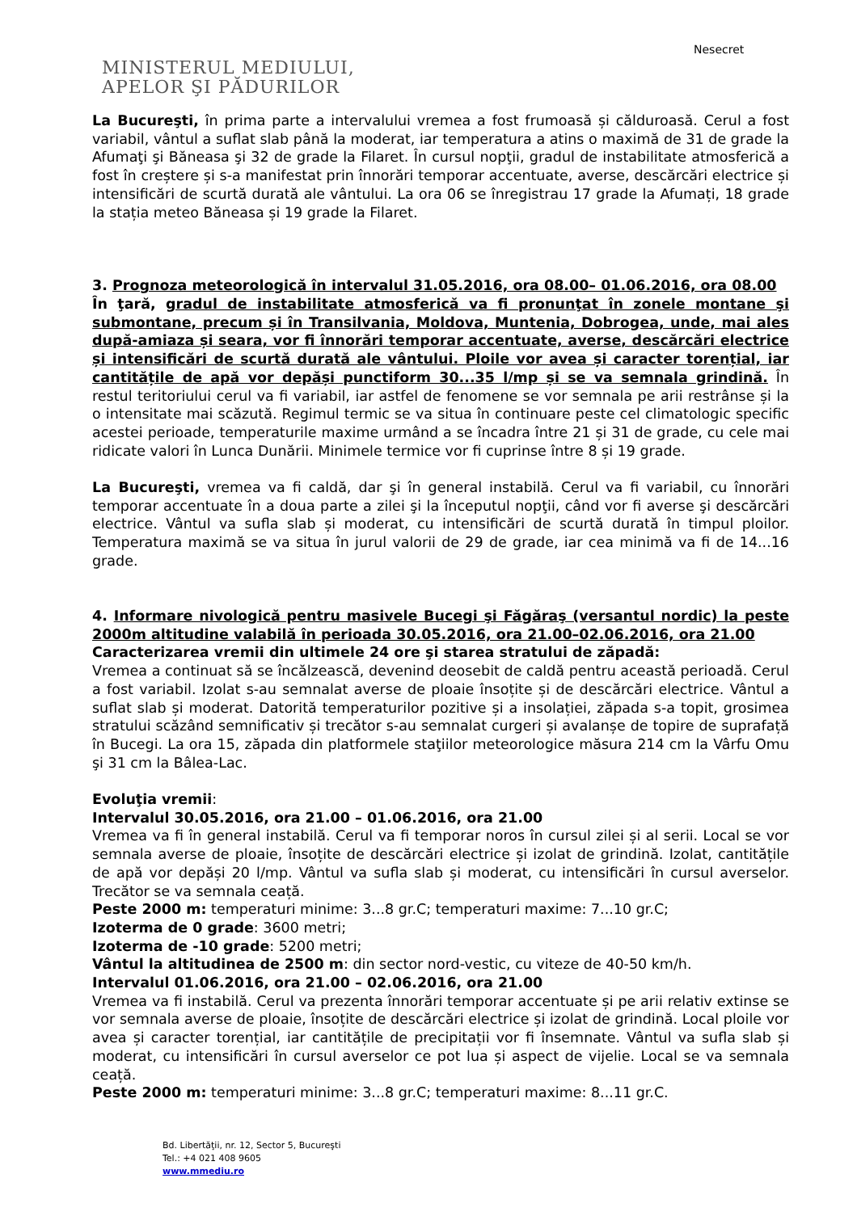Nesecret
MINISTERUL MEDIULUI,
APELOR ŞI PĂDURILOR
La Bucureşti, în prima parte a intervalului vremea a fost frumoasă și călduroasă. Cerul a fost variabil, vântul a suflat slab până la moderat, iar temperatura a atins o maximă de 31 de grade la Afumaţi şi Băneasa şi 32 de grade la Filaret. În cursul nopţii, gradul de instabilitate atmosferică a fost în creștere și s-a manifestat prin înnorări temporar accentuate, averse, descărcări electrice și intensificări de scurtă durată ale vântului. La ora 06 se înregistrau 17 grade la Afumați, 18 grade la stația meteo Băneasa și 19 grade la Filaret.
3. Prognoza meteorologică în intervalul 31.05.2016, ora 08.00– 01.06.2016, ora 08.00
În ţară, gradul de instabilitate atmosferică va fi pronunţat în zonele montane şi submontane, precum și în Transilvania, Moldova, Muntenia, Dobrogea, unde, mai ales după-amiaza și seara, vor fi înnorări temporar accentuate, averse, descărcări electrice și intensificări de scurtă durată ale vântului. Ploile vor avea și caracter torențial, iar cantitățile de apă vor depăși punctiform 30...35 l/mp și se va semnala grindină. În restul teritoriului cerul va fi variabil, iar astfel de fenomene se vor semnala pe arii restrânse și la o intensitate mai scăzută. Regimul termic se va situa în continuare peste cel climatologic specific acestei perioade, temperaturile maxime urmând a se încadra între 21 și 31 de grade, cu cele mai ridicate valori în Lunca Dunării. Minimele termice vor fi cuprinse între 8 și 19 grade.
La Bucureşti, vremea va fi caldă, dar şi în general instabilă. Cerul va fi variabil, cu înnorări temporar accentuate în a doua parte a zilei şi la începutul nopţii, când vor fi averse şi descărcări electrice. Vântul va sufla slab și moderat, cu intensificări de scurtă durată în timpul ploilor. Temperatura maximă se va situa în jurul valorii de 29 de grade, iar cea minimă va fi de 14...16 grade.
4. Informare nivologică pentru masivele Bucegi şi Făgăraş (versantul nordic) la peste 2000m altitudine valabilă în perioada 30.05.2016, ora 21.00–02.06.2016, ora 21.00
Caracterizarea vremii din ultimele 24 ore şi starea stratului de zăpadă:
Vremea a continuat să se încălzească, devenind deosebit de caldă pentru această perioadă. Cerul a fost variabil. Izolat s-au semnalat averse de ploaie însoțite și de descărcări electrice. Vântul a suflat slab și moderat. Datorită temperaturilor pozitive și a insolației, zăpada s-a topit, grosimea stratului scăzând semnificativ și trecător s-au semnalat curgeri și avalanșe de topire de suprafață în Bucegi. La ora 15, zăpada din platformele staţiilor meteorologice măsura 214 cm la Vârfu Omu şi 31 cm la Bâlea-Lac.
Evoluţia vremii:
Intervalul 30.05.2016, ora 21.00 – 01.06.2016, ora 21.00
Vremea va fi în general instabilă. Cerul va fi temporar noros în cursul zilei și al serii. Local se vor semnala averse de ploaie, însoțite de descărcări electrice și izolat de grindină. Izolat, cantitățile de apă vor depăși 20 l/mp. Vântul va sufla slab și moderat, cu intensificări în cursul averselor. Trecător se va semnala ceață.
Peste 2000 m: temperaturi minime: 3...8 gr.C; temperaturi maxime: 7...10 gr.C;
Izoterma de 0 grade: 3600 metri;
Izoterma de -10 grade: 5200 metri;
Vântul la altitudinea de 2500 m: din sector nord-vestic, cu viteze de 40-50 km/h.
Intervalul 01.06.2016, ora 21.00 – 02.06.2016, ora 21.00
Vremea va fi instabilă. Cerul va prezenta înnorări temporar accentuate și pe arii relativ extinse se vor semnala averse de ploaie, însoțite de descărcări electrice și izolat de grindină. Local ploile vor avea și caracter torențial, iar cantitățile de precipitații vor fi însemnate. Vântul va sufla slab și moderat, cu intensificări în cursul averselor ce pot lua și aspect de vijelie. Local se va semnala ceață.
Peste 2000 m: temperaturi minime: 3...8 gr.C; temperaturi maxime: 8...11 gr.C.
Bd. Libertăţii, nr. 12, Sector 5, Bucureşti
Tel.: +4 021 408 9605
www.mmediu.ro